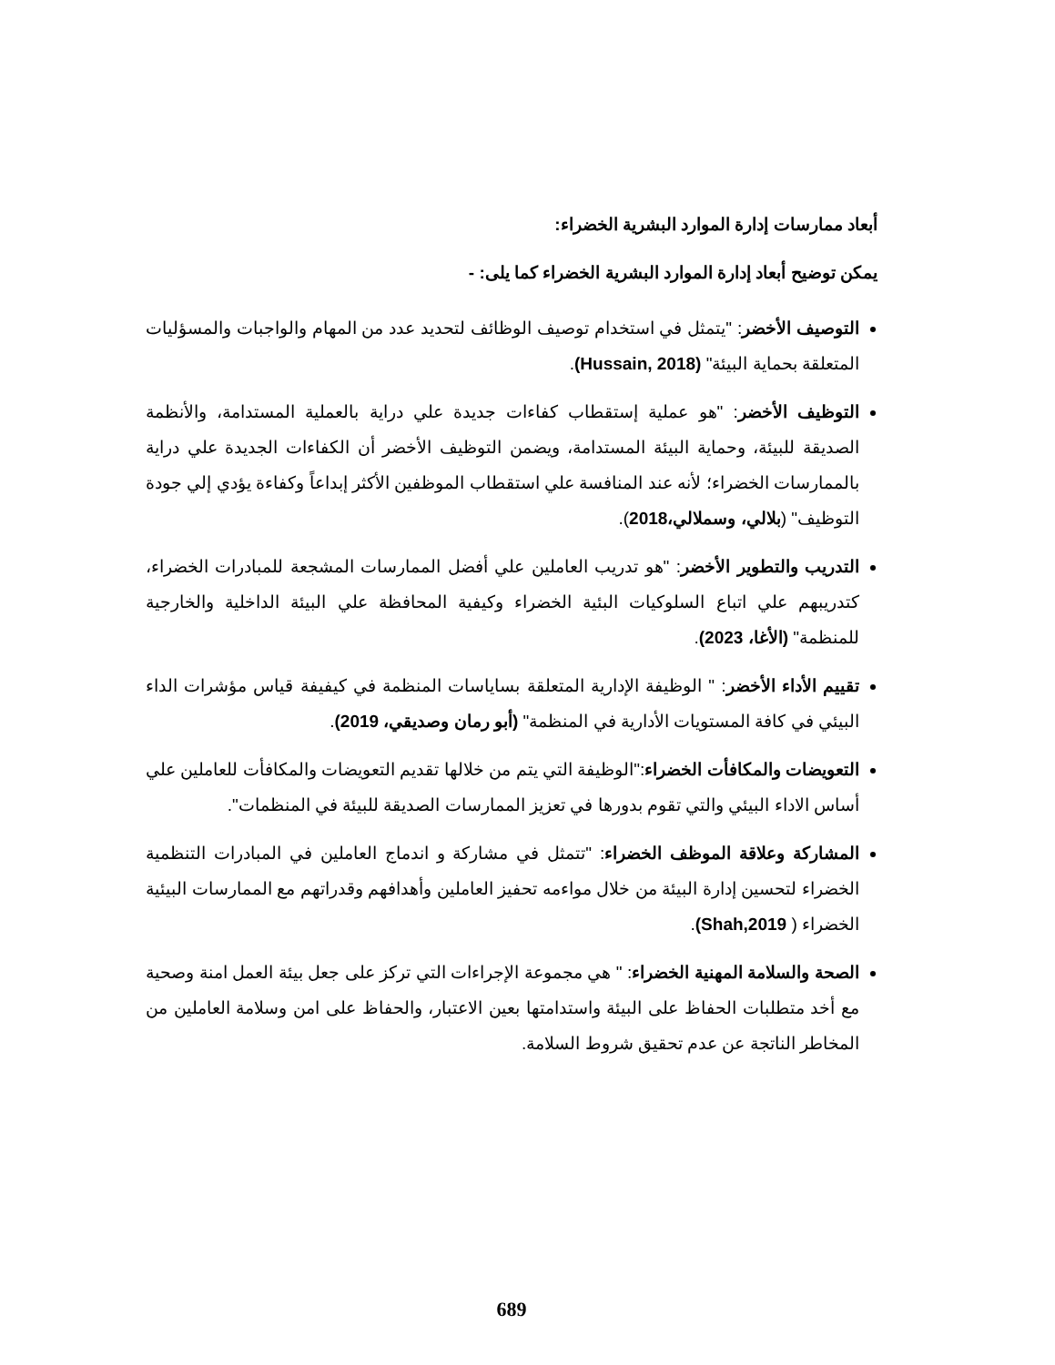أبعاد ممارسات إدارة الموارد البشرية الخضراء:
يمكن توضيح أبعاد إدارة الموارد البشرية الخضراء كما يلى: -
التوصيف الأخضر: "يتمثل في استخدام توصيف الوظائف لتحديد عدد من المهام والواجبات والمسؤليات المتعلقة بحماية البيئة" (Hussain, 2018).
التوظيف الأخضر: "هو عملية إستقطاب كفاءات جديدة علي دراية بالعملية المستدامة، والأنظمة الصديقة للبيئة، وحماية البيئة المستدامة، ويضمن التوظيف الأخضر أن الكفاءات الجديدة علي دراية بالممارسات الخضراء؛ لأنه عند المنافسة علي استقطاب الموظفين الأكثر إبداعاً وكفاءة يؤدي إلي جودة التوظيف" (بلالي، وسملالي،2018).
التدريب والتطوير الأخضر: "هو تدريب العاملين علي أفضل الممارسات المشجعة للمبادرات الخضراء، كتدريبهم علي اتباع السلوكيات البئية الخضراء وكيفية المحافظة علي البيئة الداخلية والخارجية للمنظمة" (الأغا، 2023).
تقييم الأداء الأخضر: " الوظيفة الإدارية المتعلقة بساياسات المنظمة في كيفيفة قياس مؤشرات الداء البيئي في كافة المستويات الأدارية في المنظمة" (أبو رمان وصديقي، 2019).
التعويضات والمكافأت الخضراء:"الوظيفة التي يتم من خلالها تقديم التعويضات والمكافأت للعاملين علي أساس الاداء البيئي والتي تقوم بدورها في تعزيز الممارسات الصديقة للبيئة في المنظمات".
المشاركة وعلاقة الموظف الخضراء: "تتمثل في مشاركة و اندماج العاملين في المبادرات التنظمية الخضراء لتحسين إدارة البيئة من خلال مواءمه تحفيز العاملين وأهدافهم وقدراتهم مع الممارسات البيئية الخضراء ( Shah,2019).
الصحة والسلامة المهنية الخضراء: " هي مجموعة الإجراءات التي تركز على جعل بيئة العمل امنة وصحية مع أخد متطلبات الحفاظ على البيئة واستدامتها بعين الاعتبار، والحفاظ على امن وسلامة العاملين من المخاطر الناتجة عن عدم تحقيق شروط السلامة.
689